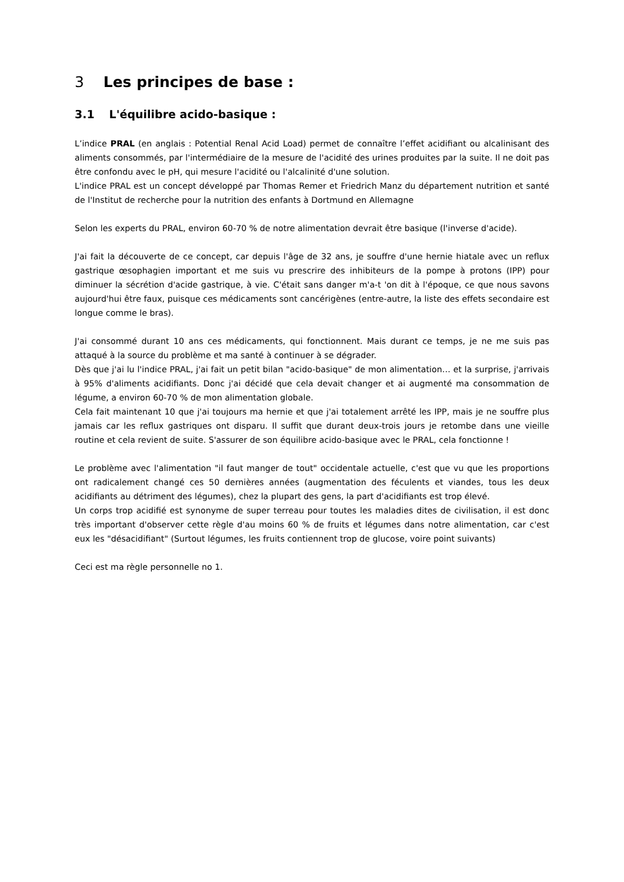3 Les principes de base :
3.1 L'équilibre acido-basique :
L’indice PRAL (en anglais : Potential Renal Acid Load) permet de connaître l’effet acidifiant ou alcalinisant des aliments consommés, par l'intermédiaire de la mesure de l'acidité des urines produites par la suite. Il ne doit pas être confondu avec le pH, qui mesure l'acidité ou l'alcalinité d'une solution.
L'indice PRAL est un concept développé par Thomas Remer et Friedrich Manz du département nutrition et santé de l'Institut de recherche pour la nutrition des enfants à Dortmund en Allemagne
Selon les experts du PRAL, environ 60-70 % de notre alimentation devrait être basique (l'inverse d'acide).
J'ai fait la découverte de ce concept, car depuis l'âge de 32 ans, je souffre d'une hernie hiatale avec un reflux gastrique œsophagien important et me suis vu prescrire des inhibiteurs de la pompe à protons (IPP) pour diminuer la sécrétion d'acide gastrique, à vie. C'était sans danger m'a-t 'on dit à l'époque, ce que nous savons aujourd'hui être faux, puisque ces médicaments sont cancérigènes (entre-autre, la liste des effets secondaire est longue comme le bras).
J'ai consommé durant 10 ans ces médicaments, qui fonctionnent. Mais durant ce temps, je ne me suis pas attaqué à la source du problème et ma santé à continuer à se dégrader.
Dès que j'ai lu l'indice PRAL, j'ai fait un petit bilan "acido-basique" de mon alimentation… et la surprise, j'arrivais à 95% d'aliments acidifiants. Donc j'ai décidé que cela devait changer et ai augmenté ma consommation de légume, a environ 60-70 % de mon alimentation globale.
Cela fait maintenant 10 que j'ai toujours ma hernie et que j'ai totalement arrêté les IPP, mais je ne souffre plus jamais car les reflux gastriques ont disparu. Il suffit que durant deux-trois jours je retombe dans une vieille routine et cela revient de suite. S'assurer de son équilibre acido-basique avec le PRAL, cela fonctionne !
Le problème avec l'alimentation "il faut manger de tout" occidentale actuelle, c'est que vu que les proportions ont radicalement changé ces 50 dernières années (augmentation des féculents et viandes, tous les deux acidifiants au détriment des légumes), chez la plupart des gens, la part d'acidifiants est trop élevé.
Un corps trop acidifié est synonyme de super terreau pour toutes les maladies dites de civilisation, il est donc très important d'observer cette règle d'au moins 60 % de fruits et légumes dans notre alimentation, car c'est eux les "désacidifiant" (Surtout légumes, les fruits contiennent trop de glucose, voire point suivants)
Ceci est ma règle personnelle no 1.